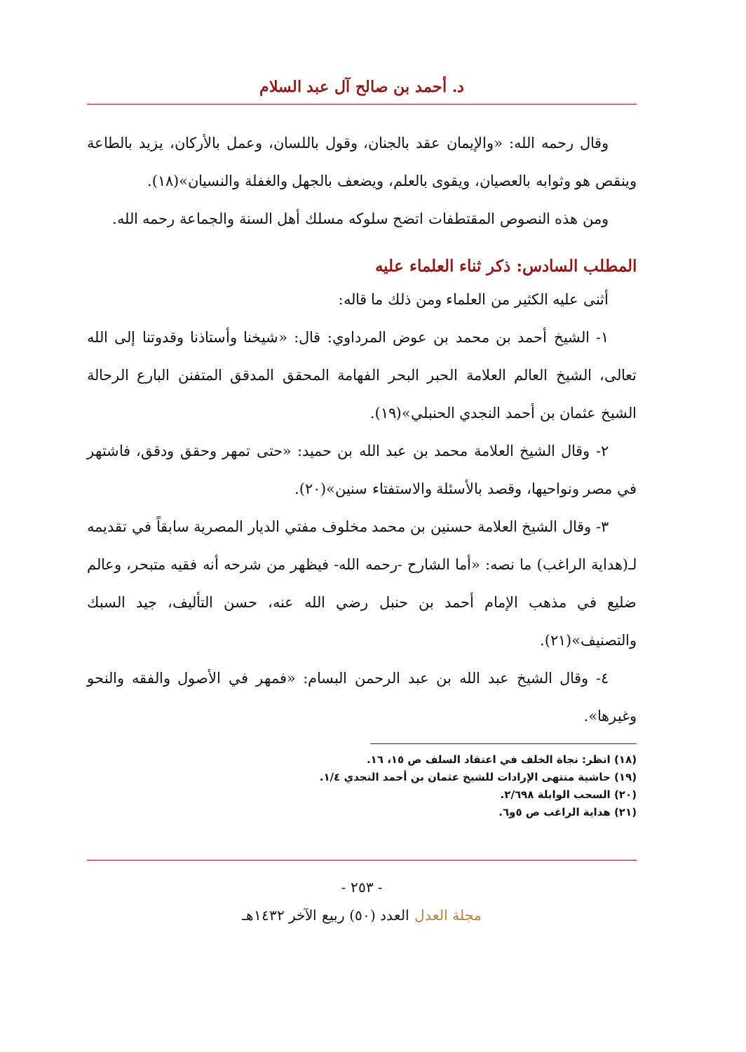د. أحمد بن صالح آل عبد السلام
وقال رحمه الله: «والإيمان عقد بالجنان، وقول باللسان، وعمل بالأركان، يزيد بالطاعة وينقص هو وثوابه بالعصيان، ويقوى بالعلم، ويضعف بالجهل والغفلة والنسيان»(١٨).
ومن هذه النصوص المقتطفات اتضح سلوكه مسلك أهل السنة والجماعة رحمه الله.
المطلب السادس: ذكر ثناء العلماء عليه
أثنى عليه الكثير من العلماء ومن ذلك ما قاله:
١- الشيخ أحمد بن محمد بن عوض المرداوي: قال: «شيخنا وأستاذنا وقدوتنا إلى الله تعالى، الشيخ العالم العلامة الحبر البحر الفهامة المحقق المدقق المتفنن البارع الرحالة الشيخ عثمان بن أحمد النجدي الحنبلي»(١٩).
٢- وقال الشيخ العلامة محمد بن عبد الله بن حميد: «حتى تمهر وحقق ودقق، فاشتهر في مصر ونواحيها، وقصد بالأسئلة والاستفتاء سنين»(٢٠).
٣- وقال الشيخ العلامة حسنين بن محمد مخلوف مفتي الديار المصرية سابقاً في تقديمه لـ(هداية الراغب) ما نصه: «أما الشارح -رحمه الله- فيظهر من شرحه أنه فقيه متبحر، وعالم ضليع في مذهب الإمام أحمد بن حنبل رضي الله عنه، حسن التأليف، جيد السبك والتصنيف»(٢١).
٤- وقال الشيخ عبد الله بن عبد الرحمن البسام: «فمهر في الأصول والفقه والنحو وغيرها».
(١٨) انظر: نجاة الخلف في اعتقاد السلف ص ١٥، ١٦.
(١٩) حاشية منتهى الإرادات للشيخ عثمان بن أحمد النجدي ١/٤.
(٢٠) السحب الوابلة ٢/٦٩٨.
(٢١) هداية الراغب ص ٥و٦.
- ٢٥٣ -
مجلة العدل العدد (٥٠) ربيع الآخر ١٤٣٢هـ